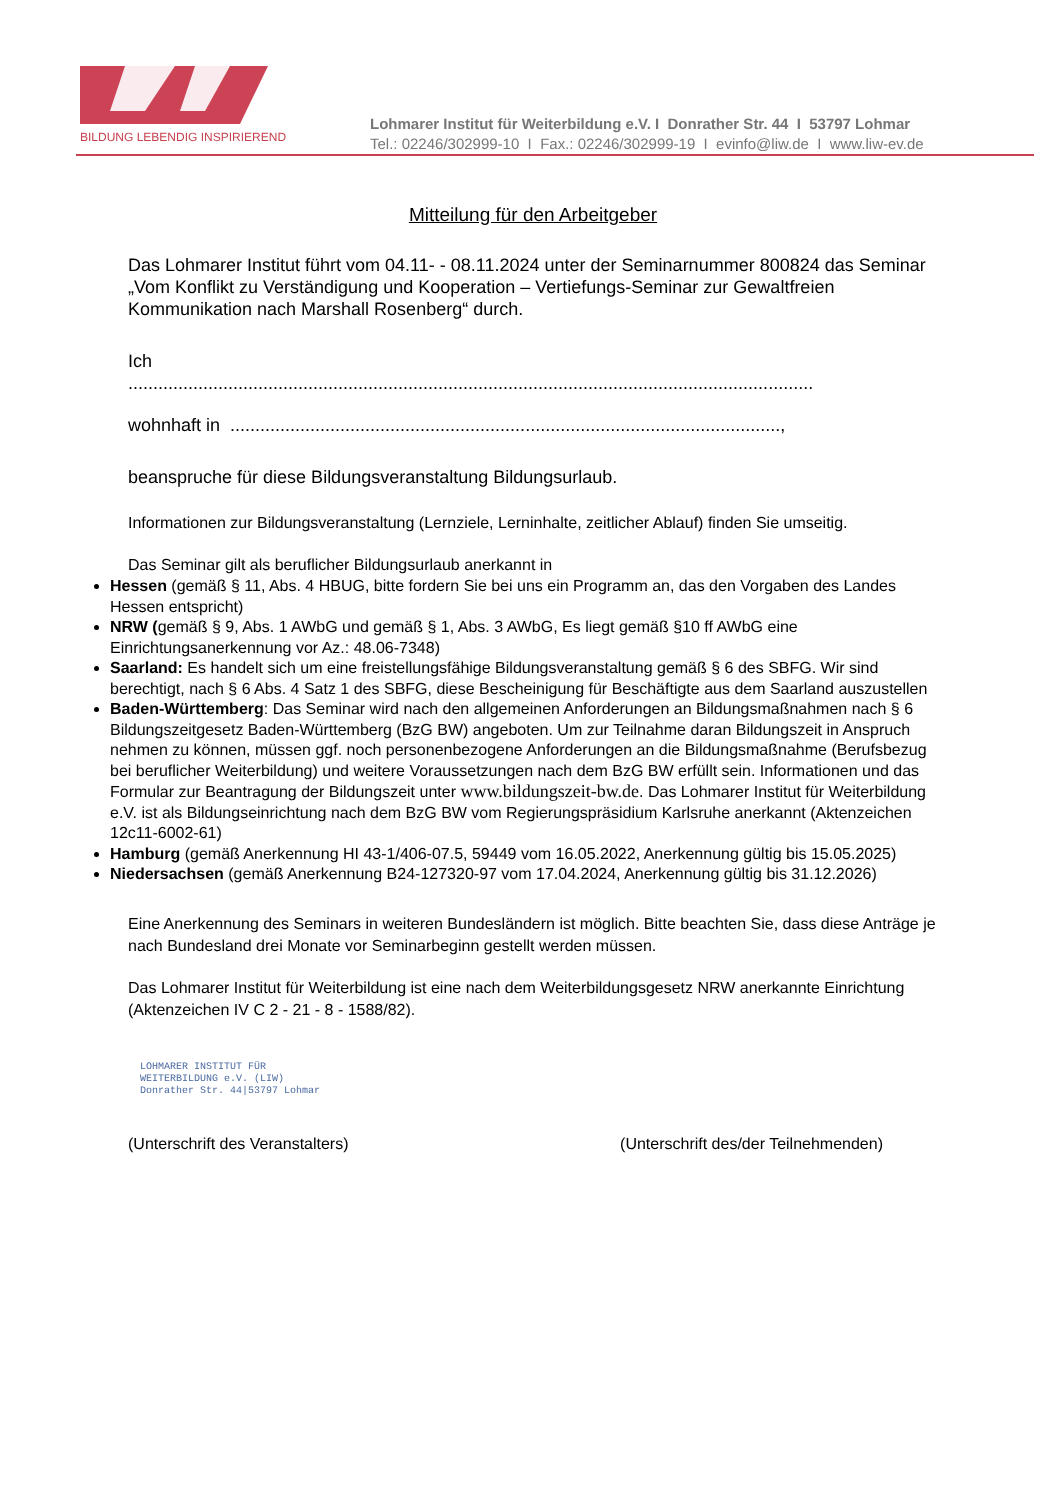BILDUNG LEBENDIG INSPIRIEREND
Lohmarer Institut für Weiterbildung e.V. I Donrather Str. 44 I 53797 Lohmar
Tel.: 02246/302999-10 I Fax.: 02246/302999-19 I evinfo@liw.de I www.liw-ev.de
Mitteilung für den Arbeitgeber
Das Lohmarer Institut führt vom 04.11- - 08.11.2024 unter der Seminarnummer 800824 das Seminar „Vom Konflikt zu Verständigung und Kooperation – Vertiefungs-Seminar zur Gewaltfreien Kommunikation nach Marshall Rosenberg“ durch.
Ich
.........................................................................................................................................
wohnhaft in ..............................................................................................................,
beanspruche für diese Bildungsveranstaltung Bildungsurlaub.
Informationen zur Bildungsveranstaltung (Lernziele, Lerninhalte, zeitlicher Ablauf) finden Sie umseitig.
Das Seminar gilt als beruflicher Bildungsurlaub anerkannt in
Hessen (gemäß § 11, Abs. 4 HBUG, bitte fordern Sie bei uns ein Programm an, das den Vorgaben des Landes Hessen entspricht)
NRW (gemäß § 9, Abs. 1 AWbG und gemäß § 1, Abs. 3 AWbG, Es liegt gemäß §10 ff AWbG eine Einrichtungsanerkennung vor Az.: 48.06-7348)
Saarland: Es handelt sich um eine freistellungsfähige Bildungsveranstaltung gemäß § 6 des SBFG. Wir sind berechtigt, nach § 6 Abs. 4 Satz 1 des SBFG, diese Bescheinigung für Beschäftigte aus dem Saarland auszustellen
Baden-Württemberg: Das Seminar wird nach den allgemeinen Anforderungen an Bildungsmaßnahmen nach § 6 Bildungszeitgesetz Baden-Württemberg (BzG BW) angeboten. Um zur Teilnahme daran Bildungszeit in Anspruch nehmen zu können, müssen ggf. noch personenbezogene Anforderungen an die Bildungsmaßnahme (Berufsbezug bei beruflicher Weiterbildung) und weitere Voraussetzungen nach dem BzG BW erfüllt sein. Informationen und das Formular zur Beantragung der Bildungszeit unter www.bildungszeit-bw.de. Das Lohmarer Institut für Weiterbildung e.V. ist als Bildungseinrichtung nach dem BzG BW vom Regierungspräsidium Karlsruhe anerkannt (Aktenzeichen 12c11-6002-61)
Hamburg (gemäß Anerkennung HI 43-1/406-07.5, 59449 vom 16.05.2022, Anerkennung gültig bis 15.05.2025)
Niedersachsen (gemäß Anerkennung B24-127320-97 vom 17.04.2024, Anerkennung gültig bis 31.12.2026)
Eine Anerkennung des Seminars in weiteren Bundesländern ist möglich. Bitte beachten Sie, dass diese Anträge je nach Bundesland drei Monate vor Seminarbeginn gestellt werden müssen.
Das Lohmarer Institut für Weiterbildung ist eine nach dem Weiterbildungsgesetz NRW anerkannte Einrichtung (Aktenzeichen IV C 2 - 21 - 8 - 1588/82).
LOHMARER INSTITUT FÜR
WEITERBILDUNG e.V. (LIW)
Donrather Str. 44|53797 Lohmar
(Unterschrift des Veranstalters) (Unterschrift des/der Teilnehmenden)